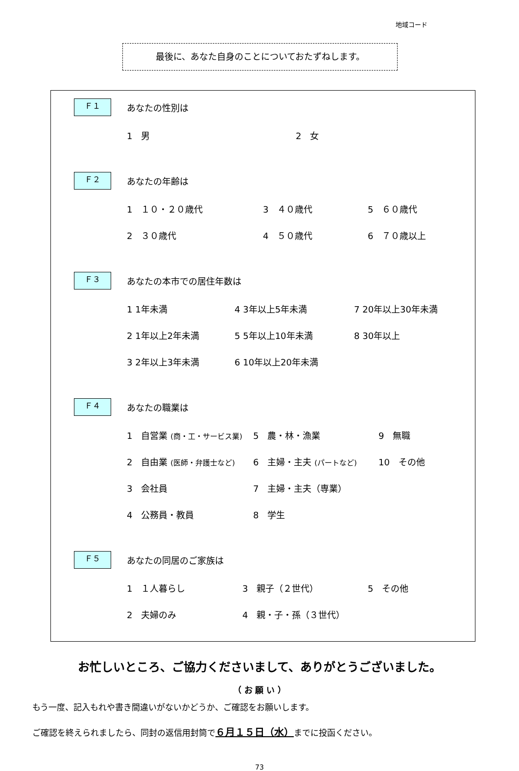地域コード
最後に、あなた自身のことについておたずねします。
Ｆ１
あなたの性別は
1　男 2　女
Ｆ２
あなたの年齢は
1　１０・２０歳代 3　４０歳代 5　６０歳代
2　３０歳代 4　５０歳代 6　７０歳以上
Ｆ３
あなたの本市での居住年数は
1 1年未満 4 3年以上5年未満 7 20年以上30年未満
2 1年以上2年未満 5 5年以上10年未満 8 30年以上
3 2年以上3年未満 6 10年以上20年未満
Ｆ４
あなたの職業は
1　自営業 (商・工・サービス業)
5　農・林・漁業 9　無職
2　自由業 (医師・弁護士など)
6　主婦・主夫 (パートなど)
10　その他
3　会社員 7　主婦・主夫（専業）
4　公務員・教員 8　学生
Ｆ５
あなたの同居のご家族は
1　１人暮らし 3　親子（２世代） 5　その他
2　夫婦のみ 4　親・子・孫（３世代）
お忙しいところ、ご協力くださいまして、ありがとうございました。
（ お 願 い ）
もう一度、記入もれや書き間違いがないかどうか、ご確認をお願いします。
ご確認を終えられましたら、同封の返信用封筒で６月１５日（水）までに投函ください。
73